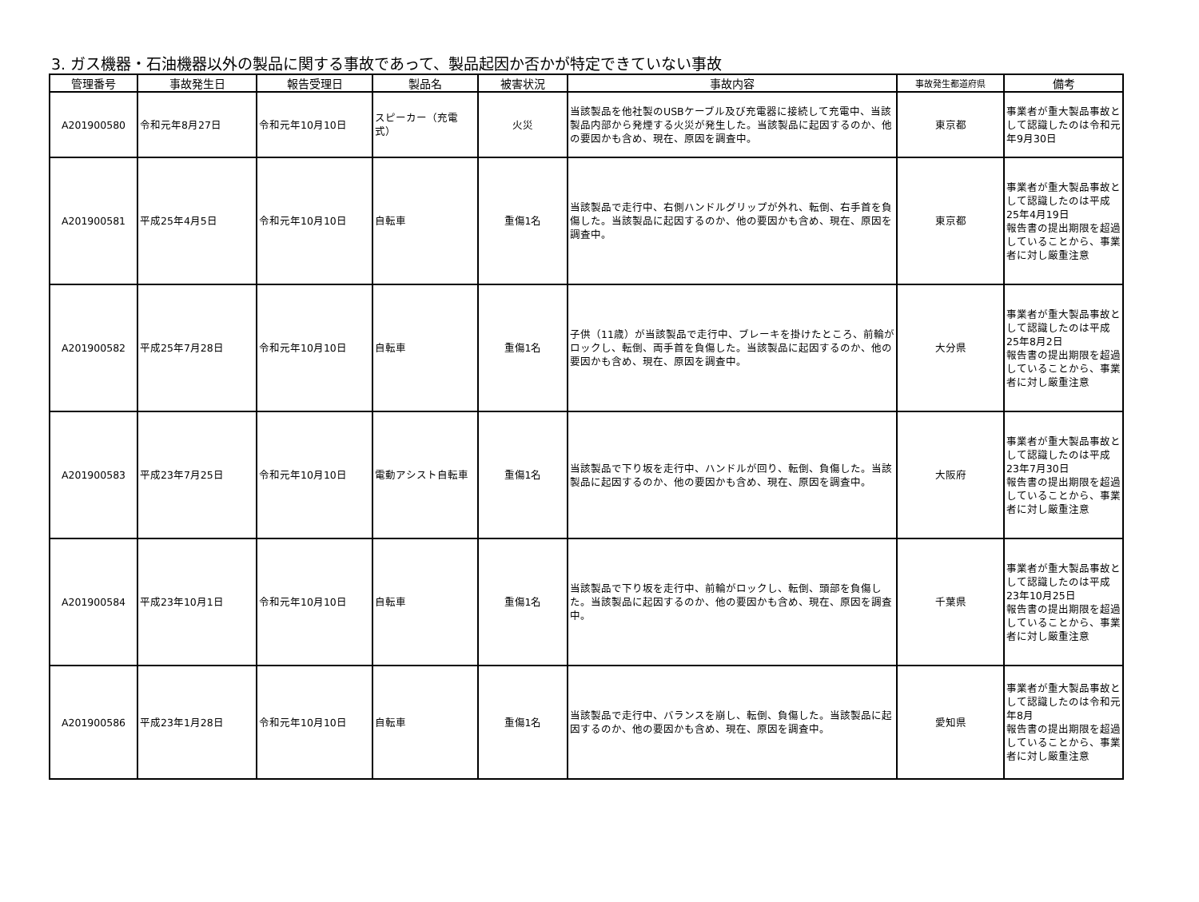3. ガス機器・石油機器以外の製品に関する事故であって、製品起因か否かが特定できていない事故
| 管理番号 | 事故発生日 | 報告受理日 | 製品名 | 被害状況 | 事故内容 | 事故発生都道府県 | 備考 |
| --- | --- | --- | --- | --- | --- | --- | --- |
| A201900580 | 令和元年8月27日 | 令和元年10月10日 | スピーカー（充電式） | 火災 | 当該製品を他社製のUSBケーブル及び充電器に接続して充電中、当該製品内部から発煙する火災が発生した。当該製品に起因するのか、他の要因かも含め、現在、原因を調査中。 | 東京都 | 事業者が重大製品事故として認識したのは令和元年9月30日 |
| A201900581 | 平成25年4月5日 | 令和元年10月10日 | 自転車 | 重傷1名 | 当該製品で走行中、右側ハンドルグリップが外れ、転倒、右手首を負傷した。当該製品に起因するのか、他の要因かも含め、現在、原因を調査中。 | 東京都 | 事業者が重大製品事故として認識したのは平成25年4月19日 報告書の提出期限を超過していることから、事業者に対し厳重注意 |
| A201900582 | 平成25年7月28日 | 令和元年10月10日 | 自転車 | 重傷1名 | 子供（11歳）が当該製品で走行中、ブレーキを掛けたところ、前輪がロックし、転倒、両手首を負傷した。当該製品に起因するのか、他の要因かも含め、現在、原因を調査中。 | 大分県 | 事業者が重大製品事故として認識したのは平成25年8月2日 報告書の提出期限を超過していることから、事業者に対し厳重注意 |
| A201900583 | 平成23年7月25日 | 令和元年10月10日 | 電動アシスト自転車 | 重傷1名 | 当該製品で下り坂を走行中、ハンドルが回り、転倒、負傷した。当該製品に起因するのか、他の要因かも含め、現在、原因を調査中。 | 大阪府 | 事業者が重大製品事故として認識したのは平成23年7月30日 報告書の提出期限を超過していることから、事業者に対し厳重注意 |
| A201900584 | 平成23年10月1日 | 令和元年10月10日 | 自転車 | 重傷1名 | 当該製品で下り坂を走行中、前輪がロックし、転倒、頭部を負傷した。当該製品に起因するのか、他の要因かも含め、現在、原因を調査中。 | 千葉県 | 事業者が重大製品事故として認識したのは平成23年10月25日 報告書の提出期限を超過していることから、事業者に対し厳重注意 |
| A201900586 | 平成23年1月28日 | 令和元年10月10日 | 自転車 | 重傷1名 | 当該製品で走行中、バランスを崩し、転倒、負傷した。当該製品に起因するのか、他の要因かも含め、現在、原因を調査中。 | 愛知県 | 事業者が重大製品事故として認識したのは令和元年8月 報告書の提出期限を超過していることから、事業者に対し厳重注意 |